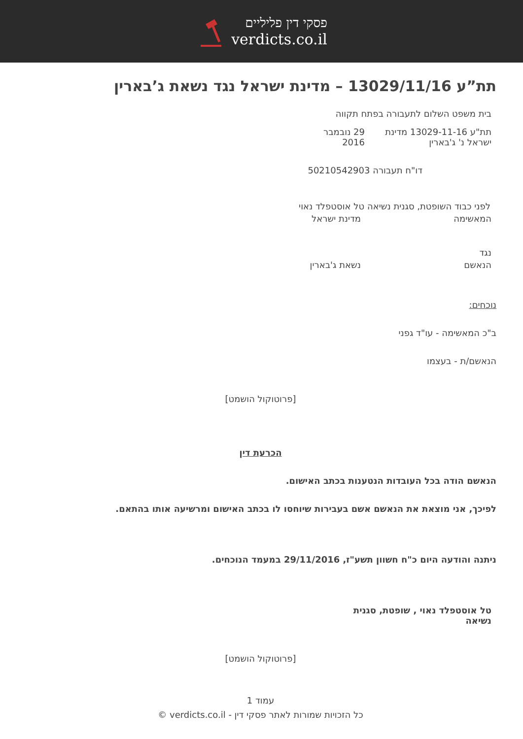פסקי דין פליליים
verdicts.co.il
תת”ע 13029/11/16 – מדינת ישראל נגד נשאת ג’בארין
בית משפט השלום לתעבורה בפתח תקווה
תת"ע 13029-11-16 מדינת ישראל נ' ג'בארין
29 נובמבר 2016
דו"ח תעבורה 50210542903
לפני כבוד השופטת, סגנית נשיאה טל אוסטפלד נאוי
המאשימה מדינת ישראל
נגד
הנאשם נשאת ג'בארין
נוכחים:
ב"כ המאשימה - עו"ד גפני
הנאשם/ת - בעצמו
[פרוטוקול הושמט]
הכרעת דין
הנאשם הודה בכל העובדות הנטענות בכתב האישום.
לפיכך, אני מוצאת את הנאשם אשם בעבירות שיוחסו לו בכתב האישום ומרשיעה אותו בהתאם.
ניתנה והודעה היום כ"ח חשוון תשע"ז, 29/11/2016 במעמד הנוכחים.
טל אוסטפלד נאוי , שופטת, סגנית נשיאה
[פרוטוקול הושמט]
עמוד 1
כל הזכויות שמורות לאתר פסקי דין - verdicts.co.il ©